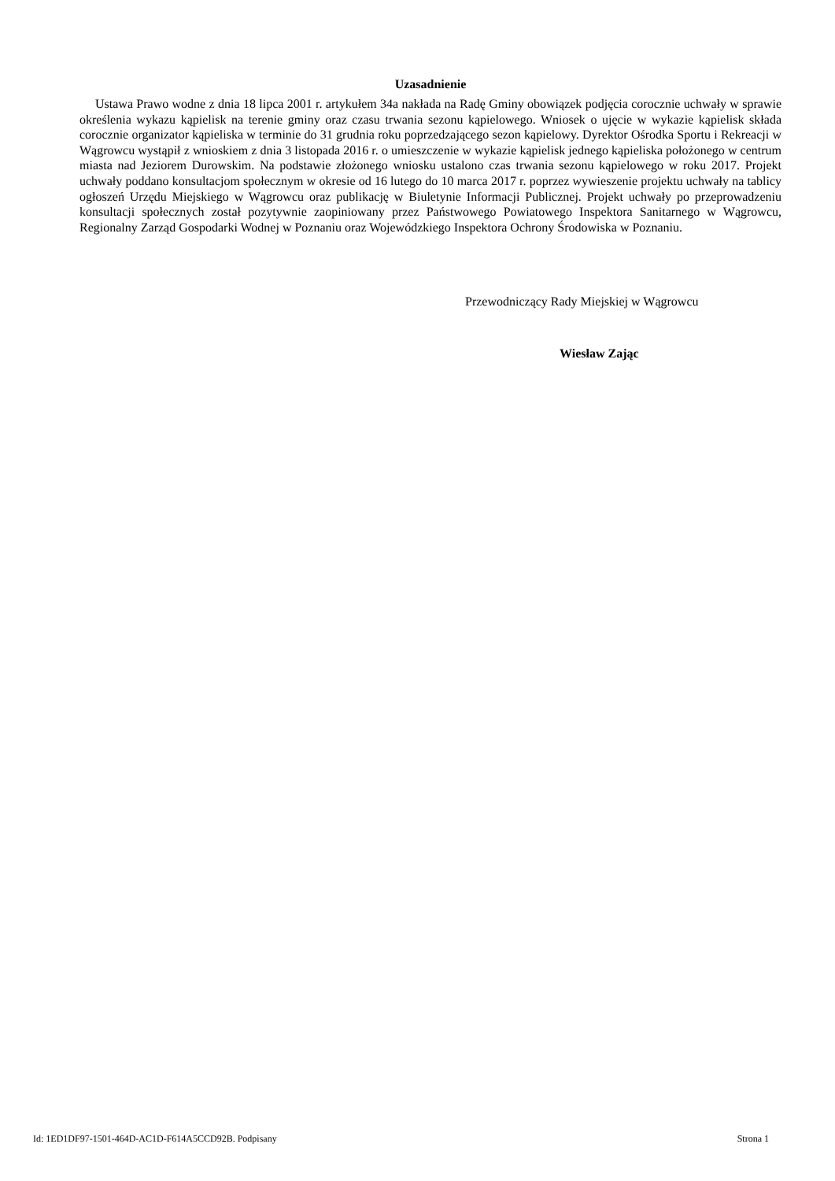Uzasadnienie
Ustawa Prawo wodne z dnia 18 lipca 2001 r. artykułem 34a nakłada na Radę Gminy obowiązek podjęcia corocznie uchwały w sprawie określenia wykazu kąpielisk na terenie gminy oraz czasu trwania sezonu kąpielowego. Wniosek o ujęcie w wykazie kąpielisk składa corocznie organizator kąpieliska w terminie do 31 grudnia roku poprzedzającego sezon kąpielowy. Dyrektor Ośrodka Sportu i Rekreacji w Wągrowcu wystąpił z wnioskiem z dnia 3 listopada 2016 r. o umieszczenie w wykazie kąpielisk jednego kąpieliska położonego w centrum miasta nad Jeziorem Durowskim. Na podstawie złożonego wniosku ustalono czas trwania sezonu kąpielowego w roku 2017. Projekt uchwały poddano konsultacjom społecznym w okresie od 16 lutego do 10 marca 2017 r. poprzez wywieszenie projektu uchwały na tablicy ogłoszeń Urzędu Miejskiego w Wągrowcu oraz publikację w Biuletynie Informacji Publicznej. Projekt uchwały po przeprowadzeniu konsultacji społecznych został pozytywnie zaopiniowany przez Państwowego Powiatowego Inspektora Sanitarnego w Wągrowcu, Regionalny Zarząd Gospodarki Wodnej w Poznaniu oraz Wojewódzkiego Inspektora Ochrony Środowiska w Poznaniu.
Przewodniczący Rady Miejskiej w Wągrowcu
Wiesław Zając
Id: 1ED1DF97-1501-464D-AC1D-F614A5CCD92B. Podpisany Strona 1